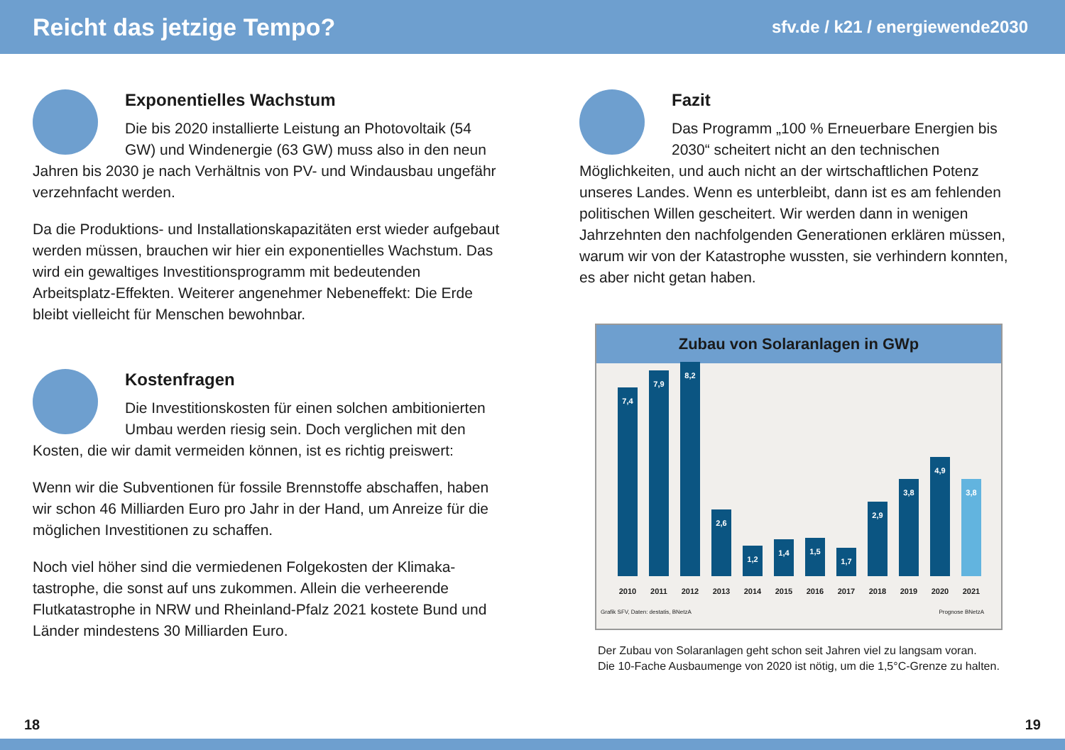Reicht das jetzige Tempo?
sfv.de / k21 / energiewende2030
Exponentielles Wachstum
Die bis 2020 installierte Leistung an Photovoltaik (54 GW) und Windenergie (63 GW) muss also in den neun Jahren bis 2030 je nach Verhältnis von PV- und Windausbau ungefähr verzehnfacht werden.
Da die Produktions- und Installationskapazitäten erst wieder aufgebaut werden müssen, brauchen wir hier ein exponentielles Wachstum. Das wird ein gewaltiges Investitionsprogramm mit bedeutenden Arbeitsplatz-Effekten. Weiterer angenehmer Neben­effekt: Die Erde bleibt vielleicht für Menschen bewohnbar.
Kostenfragen
Die Investitionskosten für einen solchen ambitio­nierten Umbau werden riesig sein. Doch verglichen mit den Kosten, die wir damit vermeiden können, ist es richtig preiswert:
Wenn wir die Subventionen für fossile Brennstoffe abschaffen, haben wir schon 46 Milliarden Euro pro Jahr in der Hand, um Anreize für die möglichen Investitionen zu schaffen.
Noch viel höher sind die vermiedenen Folgekosten der Klimaka­tastrophe, die sonst auf uns zukommen. Allein die verheerende Flutkatastrophe in NRW und Rheinland-Pfalz 2021 kostete Bund und Länder mindestens 30 Milliarden Euro.
Fazit
Das Programm „100 % Erneuerbare Energien bis 2030“ scheitert nicht an den technischen Möglichkeiten, und auch nicht an der wirtschaftlichen Potenz unseres Landes. Wenn es unterbleibt, dann ist es am fehlenden politischen Willen gescheitert. Wir werden dann in wenigen Jahrzehnten den nachfolgenden Generationen erklären müssen, warum wir von der Katastrophe wussten, sie verhindern konnten, es aber nicht getan haben.
Zubau von Solaranlagen in GWp
7,4
7,9
8,2
2,6
1,2
1,4
1,5
1,7
2,9
3,8
4,9
3,8
2010 2011 2012 2013 2014 2015 2016 2017 2018 2019 2020 2021
Grafik SFV, Daten: destatis, BNetzA Prognose BNetzA
Der Zubau von Solaranlagen geht schon seit Jahren viel zu langsam voran.
Die 10-Fache Ausbaumenge von 2020 ist nötig, um die 1,5°C-Grenze zu halten.
18 19